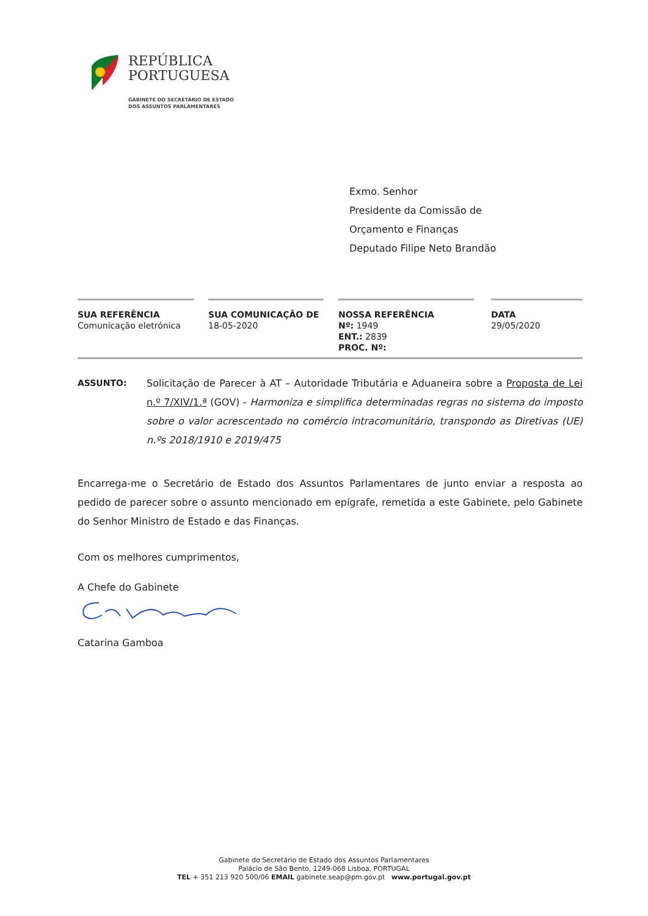REPÚBLICA
PORTUGUESA
GABINETE DO SECRETÁRIO DE ESTADO
DOS ASSUNTOS PARLAMENTARES
Exmo. Senhor
Presidente da Comissão de
Orçamento e Finanças
Deputado Filipe Neto Brandão
| SUA REFERÊNCIA Comunicação eletrónica | | SUA COMUNICAÇÃO DE 18-05-2020 | | NOSSA REFERÊNCIA Nº: 1949 ENT.: 2839 PROC. Nº: | | DATA 29/05/2020 |
ASSUNTO: Solicitação de Parecer à AT – Autoridade Tributária e Aduaneira sobre a Proposta de Lei n.º 7/XIV/1.ª (GOV) - Harmoniza e simplifica determinadas regras no sistema do imposto sobre o valor acrescentado no comércio intracomunitário, transpondo as Diretivas (UE) n.ºs 2018/1910 e 2019/475
Encarrega-me o Secretário de Estado dos Assuntos Parlamentares de junto enviar a resposta ao pedido de parecer sobre o assunto mencionado em epígrafe, remetida a este Gabinete, pelo Gabinete do Senhor Ministro de Estado e das Finanças.
Com os melhores cumprimentos,
A Chefe do Gabinete
Catarina Gamboa
Gabinete do Secretário de Estado dos Assuntos Parlamentares
Palácio de São Bento, 1249-068 Lisboa, PORTUGAL
TEL + 351 213 920 500/06 EMAIL gabinete.seap@pm.gov.pt www.portugal.gov.pt